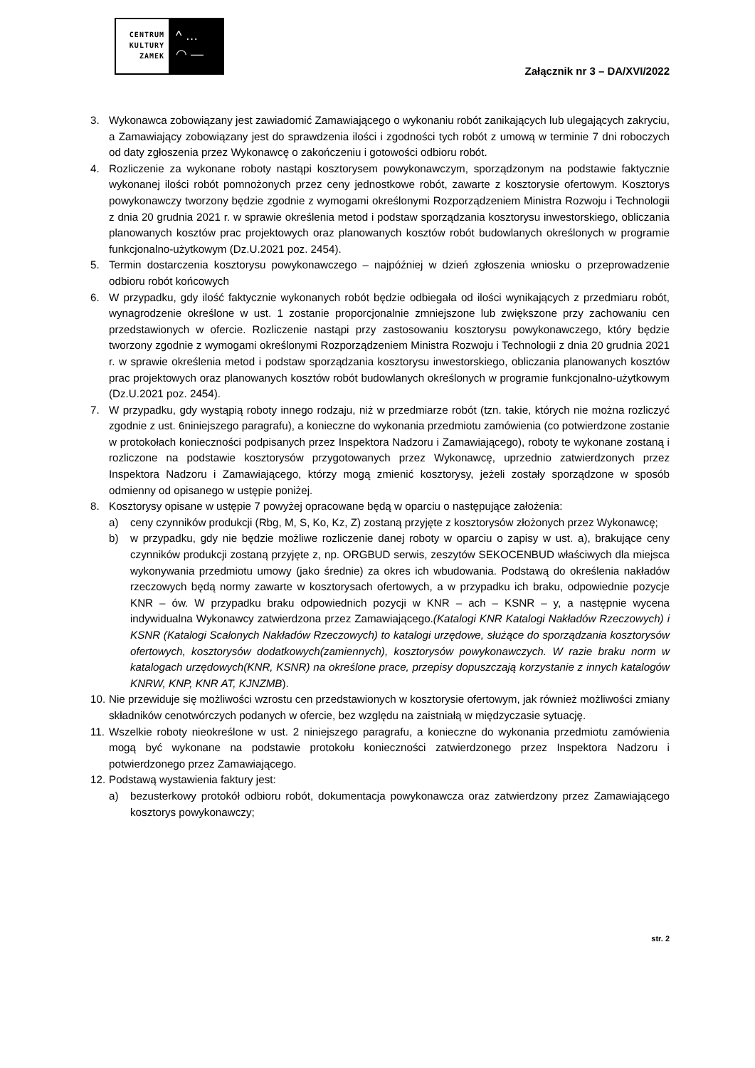CENTRUM
KULTURY
ZAMEK
^ …
◠ —
Załącznik nr 3 – DA/XVI/2022
3. Wykonawca zobowiązany jest zawiadomić Zamawiającego o wykonaniu robót zanikających lub ulegających zakryciu, a Zamawiający zobowiązany jest do sprawdzenia ilości i zgodności tych robót z umową w terminie 7 dni roboczych od daty zgłoszenia przez Wykonawcę o zakończeniu i gotowości odbioru robót.
4. Rozliczenie za wykonane roboty nastąpi kosztorysem powykonawczym, sporządzonym na podstawie faktycznie wykonanej ilości robót pomnożonych przez ceny jednostkowe robót, zawarte z kosztorysie ofertowym. Kosztorys powykonawczy tworzony będzie zgodnie z wymogami określonymi Rozporządzeniem Ministra Rozwoju i Technologii z dnia 20 grudnia 2021 r. w sprawie określenia metod i podstaw sporządzania kosztorysu inwestorskiego, obliczania planowanych kosztów prac projektowych oraz planowanych kosztów robót budowlanych określonych w programie funkcjonalno-użytkowym (Dz.U.2021 poz. 2454).
5. Termin dostarczenia kosztorysu powykonawczego – najpóźniej w dzień zgłoszenia wniosku o przeprowadzenie odbioru robót końcowych
6. W przypadku, gdy ilość faktycznie wykonanych robót będzie odbiegała od ilości wynikających z przedmiaru robót, wynagrodzenie określone w ust. 1 zostanie proporcjonalnie zmniejszone lub zwiększone przy zachowaniu cen przedstawionych w ofercie. Rozliczenie nastąpi przy zastosowaniu kosztorysu powykonawczego, który będzie tworzony zgodnie z wymogami określonymi Rozporządzeniem Ministra Rozwoju i Technologii z dnia 20 grudnia 2021 r. w sprawie określenia metod i podstaw sporządzania kosztorysu inwestorskiego, obliczania planowanych kosztów prac projektowych oraz planowanych kosztów robót budowlanych określonych w programie funkcjonalno-użytkowym (Dz.U.2021 poz. 2454).
7. W przypadku, gdy wystąpią roboty innego rodzaju, niż w przedmiarze robót (tzn. takie, których nie można rozliczyć zgodnie z ust. 6niniejszego paragrafu), a konieczne do wykonania przedmiotu zamówienia (co potwierdzone zostanie w protokołach konieczności podpisanych przez Inspektora Nadzoru i Zamawiającego), roboty te wykonane zostaną i rozliczone na podstawie kosztorysów przygotowanych przez Wykonawcę, uprzednio zatwierdzonych przez Inspektora Nadzoru i Zamawiającego, którzy mogą zmienić kosztorysy, jeżeli zostały sporządzone w sposób odmienny od opisanego w ustępie poniżej.
8. Kosztorysy opisane w ustępie 7 powyżej opracowane będą w oparciu o następujące założenia:
a) ceny czynników produkcji (Rbg, M, S, Ko, Kz, Z) zostaną przyjęte z kosztorysów złożonych przez Wykonawcę;
b) w przypadku, gdy nie będzie możliwe rozliczenie danej roboty w oparciu o zapisy w ust. a), brakujące ceny czynników produkcji zostaną przyjęte z, np. ORGBUD serwis, zeszytów SEKOCENBUD właściwych dla miejsca wykonywania przedmiotu umowy (jako średnie) za okres ich wbudowania. Podstawą do określenia nakładów rzeczowych będą normy zawarte w kosztorysach ofertowych, a w przypadku ich braku, odpowiednie pozycje KNR – ów. W przypadku braku odpowiednich pozycji w KNR – ach – KSNR – y, a następnie wycena indywidualna Wykonawcy zatwierdzona przez Zamawiającego.(Katalogi KNR Katalogi Nakładów Rzeczowych) i KSNR (Katalogi Scalonych Nakładów Rzeczowych) to katalogi urzędowe, służące do sporządzania kosztorysów ofertowych, kosztorysów dodatkowych(zamiennych), kosztorysów powykonawczych. W razie braku norm w katalogach urzędowych(KNR, KSNR) na określone prace, przepisy dopuszczają korzystanie z innych katalogów KNRW, KNP, KNR AT, KJNZMB).
10.
Nie przewiduje się możliwości wzrostu cen przedstawionych w kosztorysie ofertowym, jak również możliwości zmiany składników cenotwórczych podanych w ofercie, bez względu na zaistniałą w międzyczasie sytuację.
11.
Wszelkie roboty nieokreślone w ust. 2 niniejszego paragrafu, a konieczne do wykonania przedmiotu zamówienia mogą być wykonane na podstawie protokołu konieczności zatwierdzonego przez Inspektora Nadzoru i potwierdzonego przez Zamawiającego.
12.
Podstawą wystawienia faktury jest:
a) bezusterkowy protokół odbioru robót, dokumentacja powykonawcza oraz zatwierdzony przez Zamawiającego kosztorys powykonawczy;
str. 2